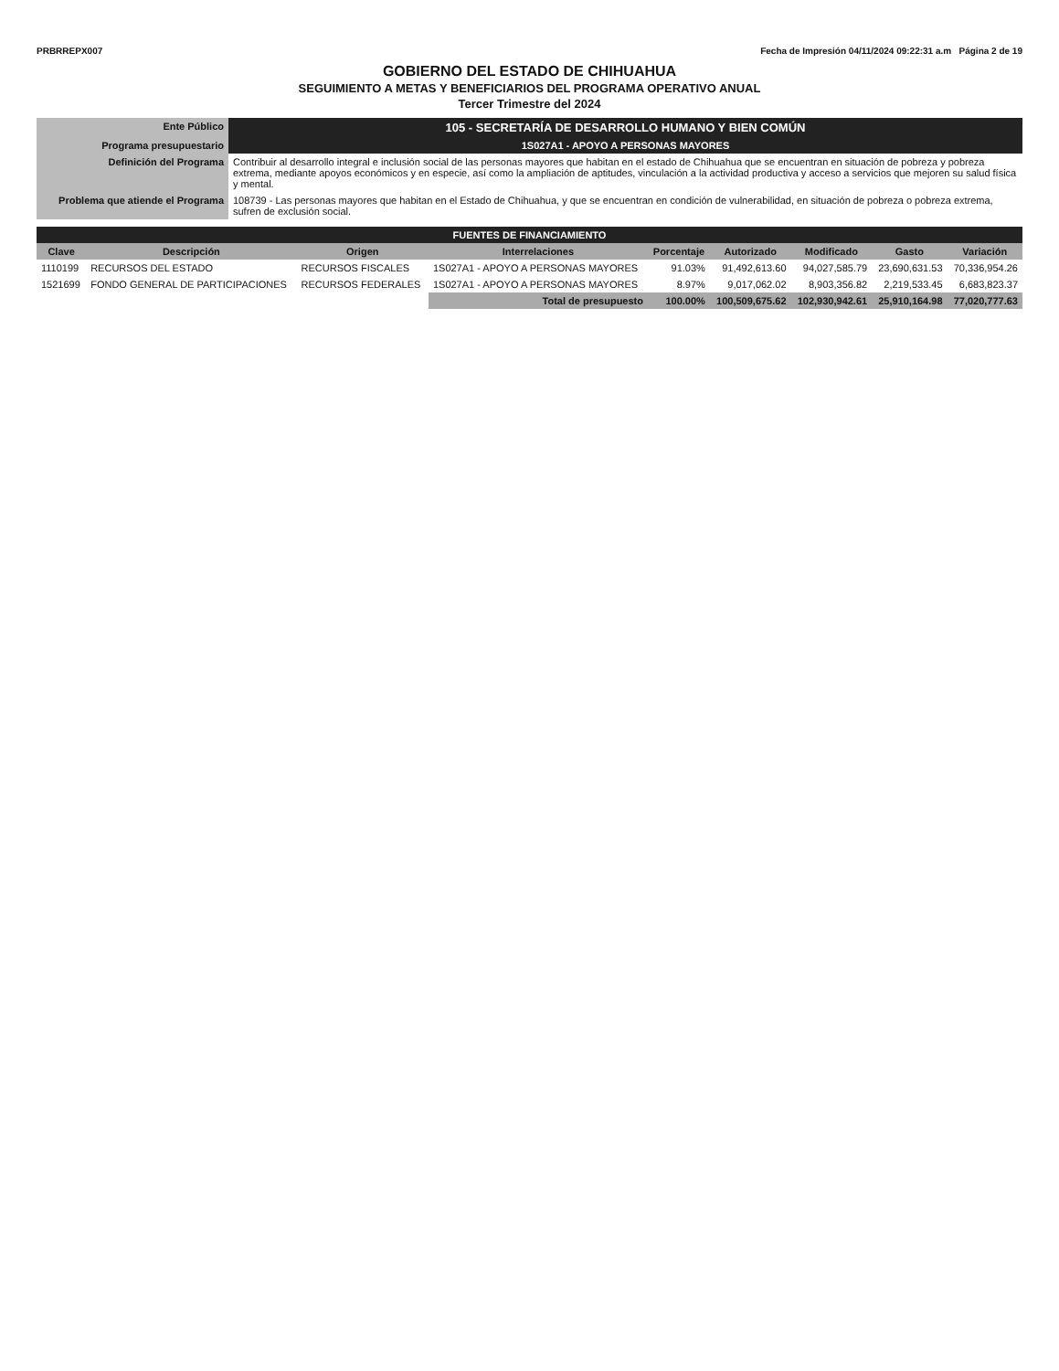PRBRREPX007 Fecha de Impresión 04/11/2024 09:22:31 a.m Página 2 de 19
GOBIERNO DEL ESTADO DE CHIHUAHUA
SEGUIMIENTO A METAS Y BENEFICIARIOS DEL PROGRAMA OPERATIVO ANUAL
Tercer Trimestre del 2024
| Ente Público | 105 - SECRETARÍA DE DESARROLLO HUMANO Y BIEN COMÚN |
| Programa presupuestario | 1S027A1 - APOYO A PERSONAS MAYORES |
| Definición del Programa | Contribuir al desarrollo integral e inclusión social de las personas mayores que habitan en el estado de Chihuahua que se encuentran en situación de pobreza y pobreza extrema, mediante apoyos económicos y en especie, así como la ampliación de aptitudes, vinculación a la actividad productiva y acceso a servicios que mejoren su salud física y mental. |
| Problema que atiende el Programa | 108739 - Las personas mayores que habitan en el Estado de Chihuahua, y que se encuentran en condición de vulnerabilidad, en situación de pobreza o pobreza extrema, sufren de exclusión social. |
| FUENTES DE FINANCIAMIENTO | | | | | | | | |
| Clave | Descripción | Origen | Interrelaciones | Porcentaje | Autorizado | Modificado | Gasto | Variación |
| 1110199 | RECURSOS DEL ESTADO | RECURSOS FISCALES | 1S027A1 - APOYO A PERSONAS MAYORES | 91.03% | 91,492,613.60 | 94,027,585.79 | 23,690,631.53 | 70,336,954.26 |
| 1521699 | FONDO GENERAL DE PARTICIPACIONES | RECURSOS FEDERALES | 1S027A1 - APOYO A PERSONAS MAYORES | 8.97% | 9,017,062.02 | 8,903,356.82 | 2,219,533.45 | 6,683,823.37 |
| | | | Total de presupuesto | 100.00% | 100,509,675.62 | 102,930,942.61 | 25,910,164.98 | 77,020,777.63 |